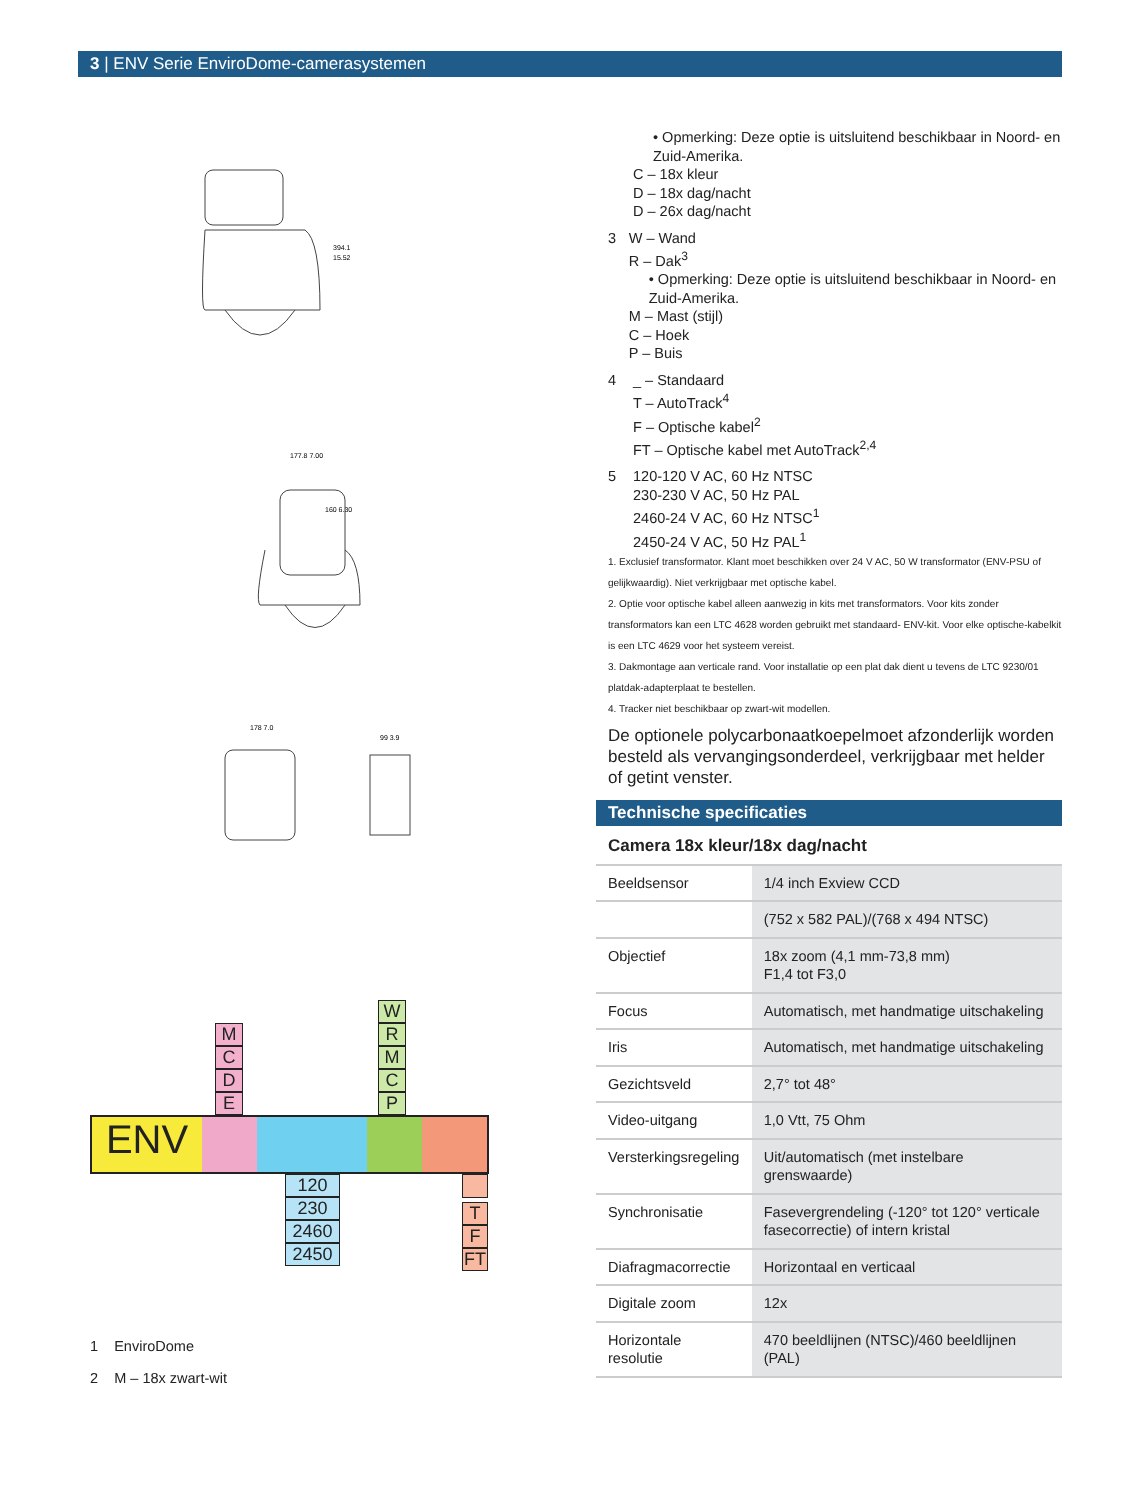3 | ENV Serie EnviroDome-camerasystemen
394.1
15.52
177.8 7.00
160 6.30
178 7.0
99 3.9
M C D E
W R M C P
ENV
120 230 2460 2450
T F FT
1 EnviroDome
2 M – 18x zwart-wit
• Opmerking: Deze optie is uitsluitend beschikbaar in Noord- en Zuid-Amerika.
C – 18x kleur
D – 18x dag/nacht
D – 26x dag/nacht
3 W – Wand
R – Dak<sup>3</sup>
• Opmerking: Deze optie is uitsluitend beschikbaar in Noord- en Zuid-Amerika.
M – Mast (stijl)
C – Hoek
P – Buis
4 _ – Standaard
T – AutoTrack<sup>4</sup>
F – Optische kabel<sup>2</sup>
FT – Optische kabel met AutoTrack<sup>2,4</sup>
5 120-120 V AC, 60 Hz NTSC
230-230 V AC, 50 Hz PAL
2460-24 V AC, 60 Hz NTSC<sup>1</sup>
2450-24 V AC, 50 Hz PAL<sup>1</sup>
1. Exclusief transformator. Klant moet beschikken over 24 V AC, 50 W transformator (ENV-PSU of gelijkwaardig). Niet verkrijgbaar met optische kabel.
2. Optie voor optische kabel alleen aanwezig in kits met transformators. Voor kits zonder transformators kan een LTC 4628 worden gebruikt met standaard- ENV-kit. Voor elke optische-kabelkit is een LTC 4629 voor het systeem vereist.
3. Dakmontage aan verticale rand. Voor installatie op een plat dak dient u tevens de LTC 9230/01 platdak-adapterplaat te bestellen.
4. Tracker niet beschikbaar op zwart-wit modellen.
De optionele polycarbonaatkoepelmoet afzonderlijk worden besteld als vervangingsonderdeel, verkrijgbaar met helder of getint venster.
Technische specificaties
Camera 18x kleur/18x dag/nacht
| Beeldsensor | 1/4 inch Exview CCD |
| | (752 x 582 PAL)/(768 x 494 NTSC) |
| Objectief | 18x zoom (4,1 mm-73,8 mm) F1,4 tot F3,0 |
| Focus | Automatisch, met handmatige uitschakeling |
| Iris | Automatisch, met handmatige uitschakeling |
| Gezichtsveld | 2,7° tot 48° |
| Video-uitgang | 1,0 Vtt, 75 Ohm |
| Versterkingsregeling | Uit/automatisch (met instelbare grenswaarde) |
| Synchronisatie | Fasevergrendeling (-120° tot 120° verticale fasecorrectie) of intern kristal |
| Diafragmacorrectie | Horizontaal en verticaal |
| Digitale zoom | 12x |
| Horizontale resolutie | 470 beeldlijnen (NTSC)/460 beeldlijnen (PAL) |